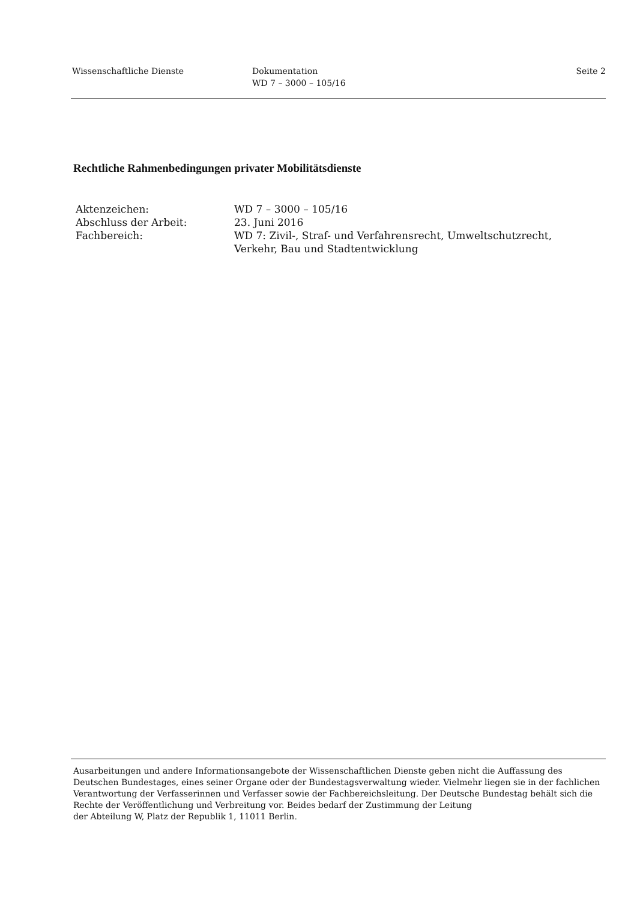Wissenschaftliche Dienste Dokumentation
WD 7 – 3000 – 105/16
Seite 2
Rechtliche Rahmenbedingungen privater Mobilitätsdienste
| Aktenzeichen: | WD 7 – 3000 – 105/16 |
| Abschluss der Arbeit: | 23. Juni 2016 |
| Fachbereich: | WD 7: Zivil-, Straf- und Verfahrensrecht, Umweltschutzrecht, Verkehr, Bau und Stadtentwicklung |
Ausarbeitungen und andere Informationsangebote der Wissenschaftlichen Dienste geben nicht die Auffassung des Deutschen Bundestages, eines seiner Organe oder der Bundestagsverwaltung wieder. Vielmehr liegen sie in der fachlichen Verantwortung der Verfasserinnen und Verfasser sowie der Fachbereichsleitung. Der Deutsche Bundestag behält sich die Rechte der Veröffentlichung und Verbreitung vor. Beides bedarf der Zustimmung der Leitung
der Abteilung W, Platz der Republik 1, 11011 Berlin.